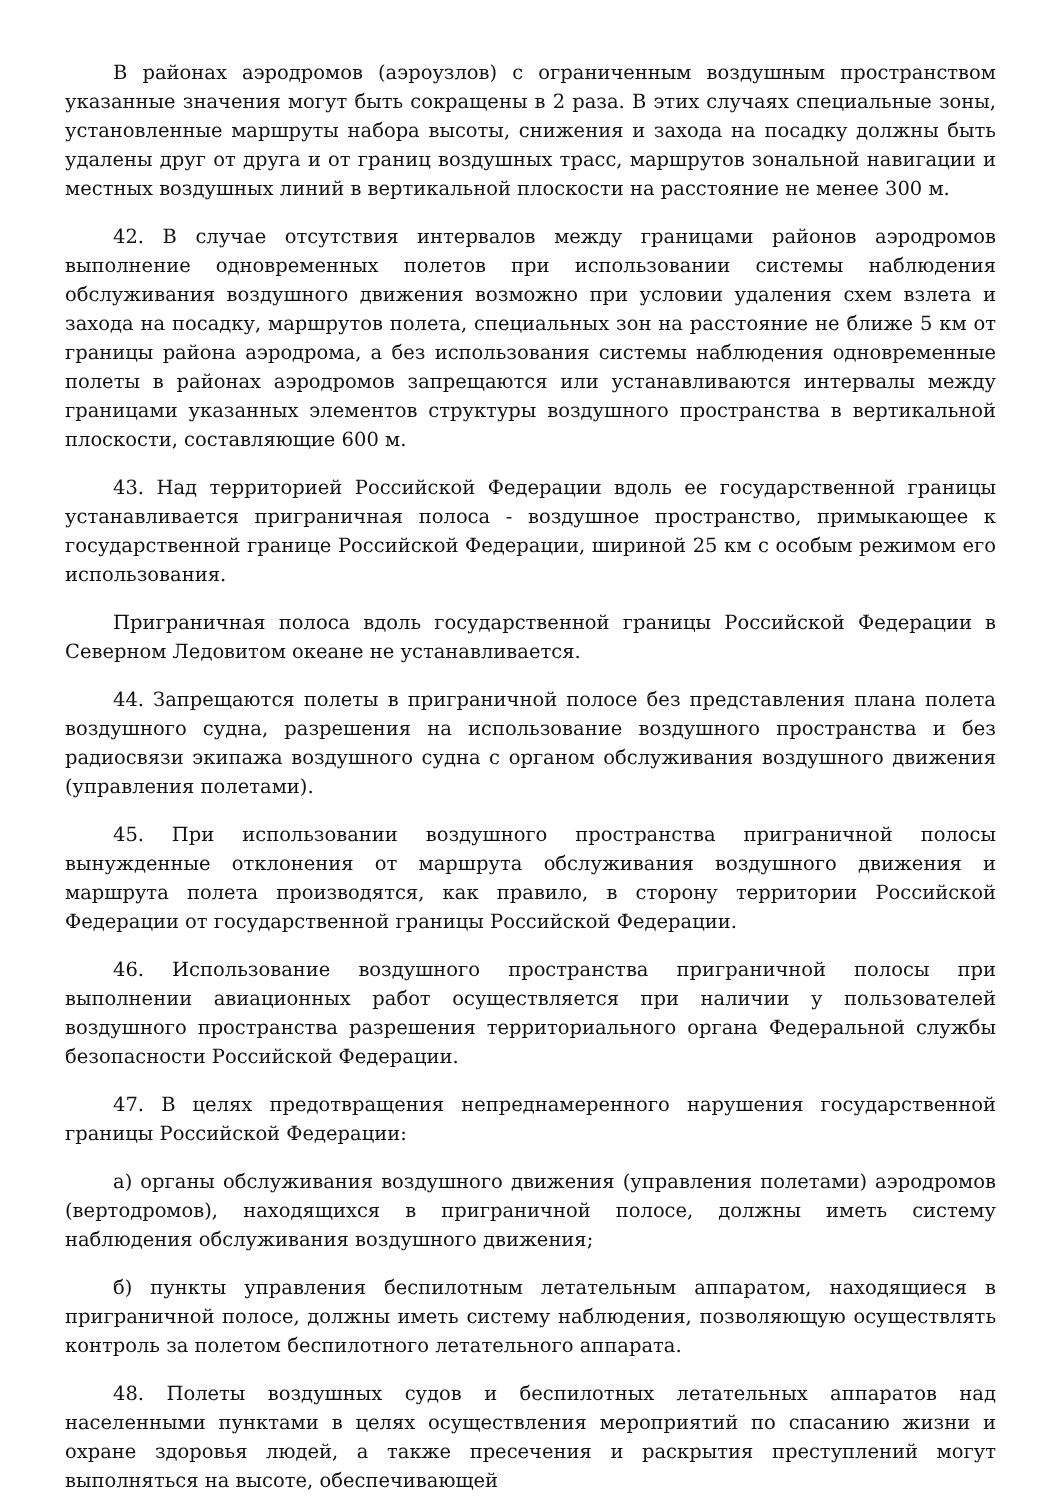В районах аэродромов (аэроузлов) с ограниченным воздушным пространством указанные значения могут быть сокращены в 2 раза. В этих случаях специальные зоны, установленные маршруты набора высоты, снижения и захода на посадку должны быть удалены друг от друга и от границ воздушных трасс, маршрутов зональной навигации и местных воздушных линий в вертикальной плоскости на расстояние не менее 300 м.
42. В случае отсутствия интервалов между границами районов аэродромов выполнение одновременных полетов при использовании системы наблюдения обслуживания воздушного движения возможно при условии удаления схем взлета и захода на посадку, маршрутов полета, специальных зон на расстояние не ближе 5 км от границы района аэродрома, а без использования системы наблюдения одновременные полеты в районах аэродромов запрещаются или устанавливаются интервалы между границами указанных элементов структуры воздушного пространства в вертикальной плоскости, составляющие 600 м.
43. Над территорией Российской Федерации вдоль ее государственной границы устанавливается приграничная полоса - воздушное пространство, примыкающее к государственной границе Российской Федерации, шириной 25 км с особым режимом его использования.
Приграничная полоса вдоль государственной границы Российской Федерации в Северном Ледовитом океане не устанавливается.
44. Запрещаются полеты в приграничной полосе без представления плана полета воздушного судна, разрешения на использование воздушного пространства и без радиосвязи экипажа воздушного судна с органом обслуживания воздушного движения (управления полетами).
45. При использовании воздушного пространства приграничной полосы вынужденные отклонения от маршрута обслуживания воздушного движения и маршрута полета производятся, как правило, в сторону территории Российской Федерации от государственной границы Российской Федерации.
46. Использование воздушного пространства приграничной полосы при выполнении авиационных работ осуществляется при наличии у пользователей воздушного пространства разрешения территориального органа Федеральной службы безопасности Российской Федерации.
47. В целях предотвращения непреднамеренного нарушения государственной границы Российской Федерации:
а) органы обслуживания воздушного движения (управления полетами) аэродромов (вертодромов), находящихся в приграничной полосе, должны иметь систему наблюдения обслуживания воздушного движения;
б) пункты управления беспилотным летательным аппаратом, находящиеся в приграничной полосе, должны иметь систему наблюдения, позволяющую осуществлять контроль за полетом беспилотного летательного аппарата.
48. Полеты воздушных судов и беспилотных летательных аппаратов над населенными пунктами в целях осуществления мероприятий по спасанию жизни и охране здоровья людей, а также пресечения и раскрытия преступлений могут выполняться на высоте, обеспечивающей